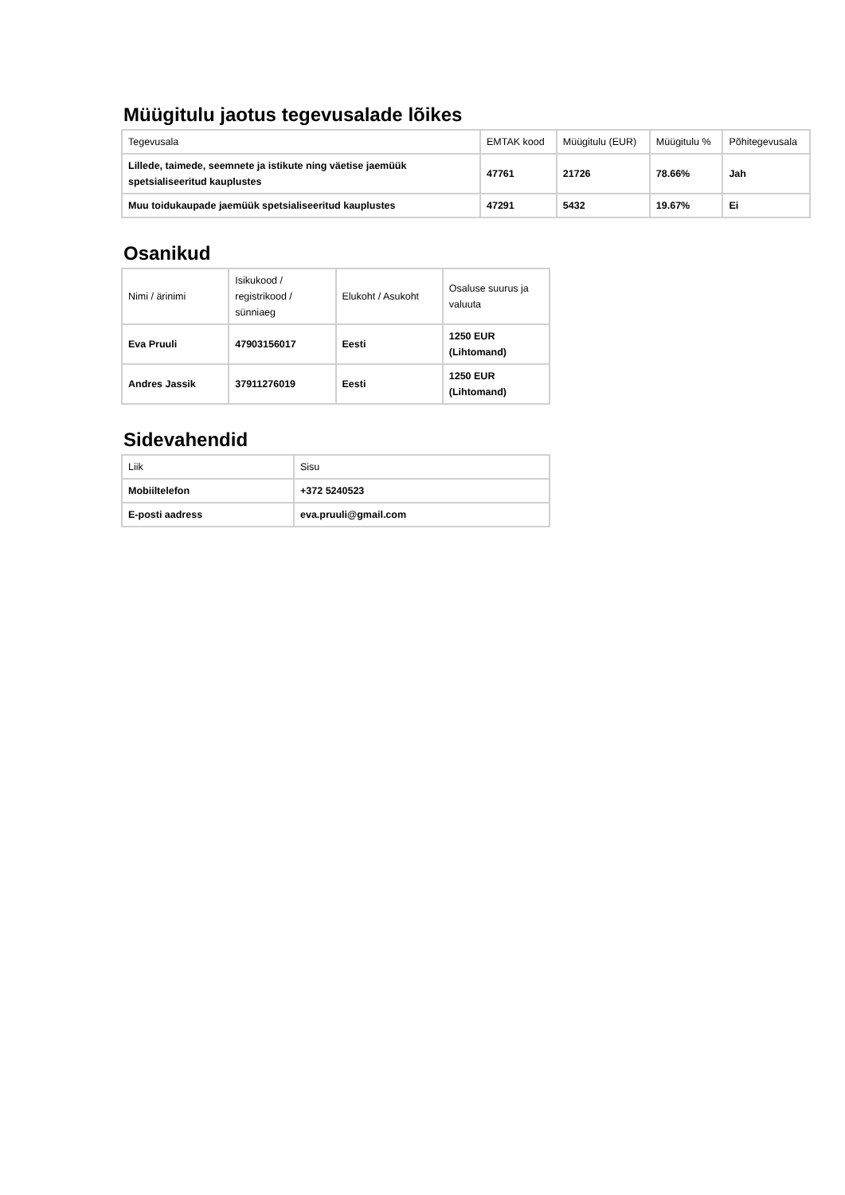Müügitulu jaotus tegevusalade lõikes
| Tegevusala | EMTAK kood | Müügitulu (EUR) | Müügitulu % | Põhitegevusala |
| --- | --- | --- | --- | --- |
| Lillede, taimede, seemnete ja istikute ning väetise jaemüük spetsialiseeritud kauplustes | 47761 | 21726 | 78.66% | Jah |
| Muu toidukaupade jaemüük spetsialiseeritud kauplustes | 47291 | 5432 | 19.67% | Ei |
Osanikud
| Nimi / ärinimi | Isikukood / registrikood / sünniaeg | Elukoht / Asukoht | Osaluse suurus ja valuuta |
| --- | --- | --- | --- |
| Eva Pruuli | 47903156017 | Eesti | 1250 EUR (Lihtomand) |
| Andres Jassik | 37911276019 | Eesti | 1250 EUR (Lihtomand) |
Sidevahendid
| Liik | Sisu |
| --- | --- |
| Mobiiltelefon | +372 5240523 |
| E-posti aadress | eva.pruuli@gmail.com |